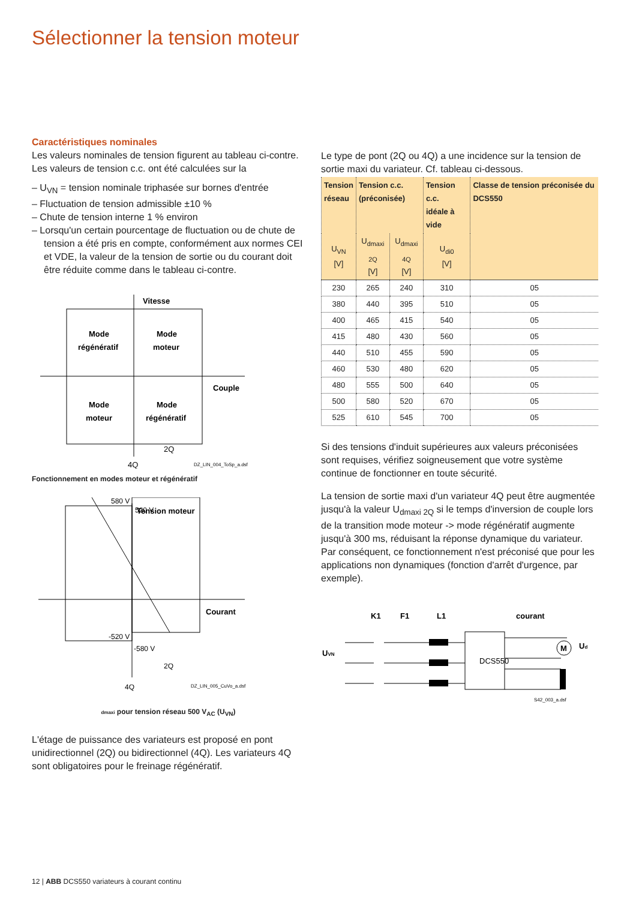Sélectionner la tension moteur
Caractéristiques nominales
Les valeurs nominales de tension figurent au tableau ci-contre. Les valeurs de tension c.c. ont été calculées sur la
– U<sub>VN</sub> = tension nominale triphasée sur bornes d'entrée
– Fluctuation de tension admissible ±10 %
– Chute de tension interne 1 % environ
– Lorsqu'un certain pourcentage de fluctuation ou de chute de tension a été pris en compte, conformément aux normes CEI et VDE, la valeur de la tension de sortie ou du courant doit être réduite comme dans le tableau ci-contre.
Vitesse
Mode
régénératif
Mode
moteur
Mode
moteur
Mode
régénératif
Couple
2Q
4Q
DZ_LIN_004_ToSp_a.dsf
Fonctionnement en modes moteur et régénératif
Tension moteur
580 V
520 V
-520 V
-580 V
Courant
2Q
4Q
DZ_LIN_005_CuVo_a.dsf
dmaxi pour tension réseau 500 V<sub>AC</sub> (U<sub>VN</sub>)
L'étage de puissance des variateurs est proposé en pont unidirectionnel (2Q) ou bidirectionnel (4Q). Les variateurs 4Q sont obligatoires pour le freinage régénératif.
Le type de pont (2Q ou 4Q) a une incidence sur la tension de sortie maxi du variateur. Cf. tableau ci-dessous.
| Tension réseau | Tension c.c. (préconisée) | | Tension c.c. idéale à vide | Classe de tension préconisée du DCS550 |
| --- | --- | --- | --- | --- |
| U<sub>VN</sub> [V] | U<sub>dmaxi 2Q</sub> [V] | U<sub>dmaxi 4Q</sub> [V] | U<sub>di0</sub> [V] | |
| 230 | 265 | 240 | 310 | 05 |
| 380 | 440 | 395 | 510 | 05 |
| 400 | 465 | 415 | 540 | 05 |
| 415 | 480 | 430 | 560 | 05 |
| 440 | 510 | 455 | 590 | 05 |
| 460 | 530 | 480 | 620 | 05 |
| 480 | 555 | 500 | 640 | 05 |
| 500 | 580 | 520 | 670 | 05 |
| 525 | 610 | 545 | 700 | 05 |
Si des tensions d'induit supérieures aux valeurs préconisées sont requises, vérifiez soigneusement que votre système continue de fonctionner en toute sécurité.
La tension de sortie maxi d'un variateur 4Q peut être augmentée jusqu'à la valeur U<sub>dmaxi 2Q</sub> si le temps d'inversion de couple lors de la transition mode moteur -> mode régénératif augmente jusqu'à 300 ms, réduisant la réponse dynamique du variateur. Par conséquent, ce fonctionnement n'est préconisé que pour les applications non dynamiques (fonction d'arrêt d'urgence, par exemple).
K1
F1
L1
courant
UVN
M
DCS550
Ud
S42_003_a.dsf
12 | ABB DCS550 variateurs à courant continu